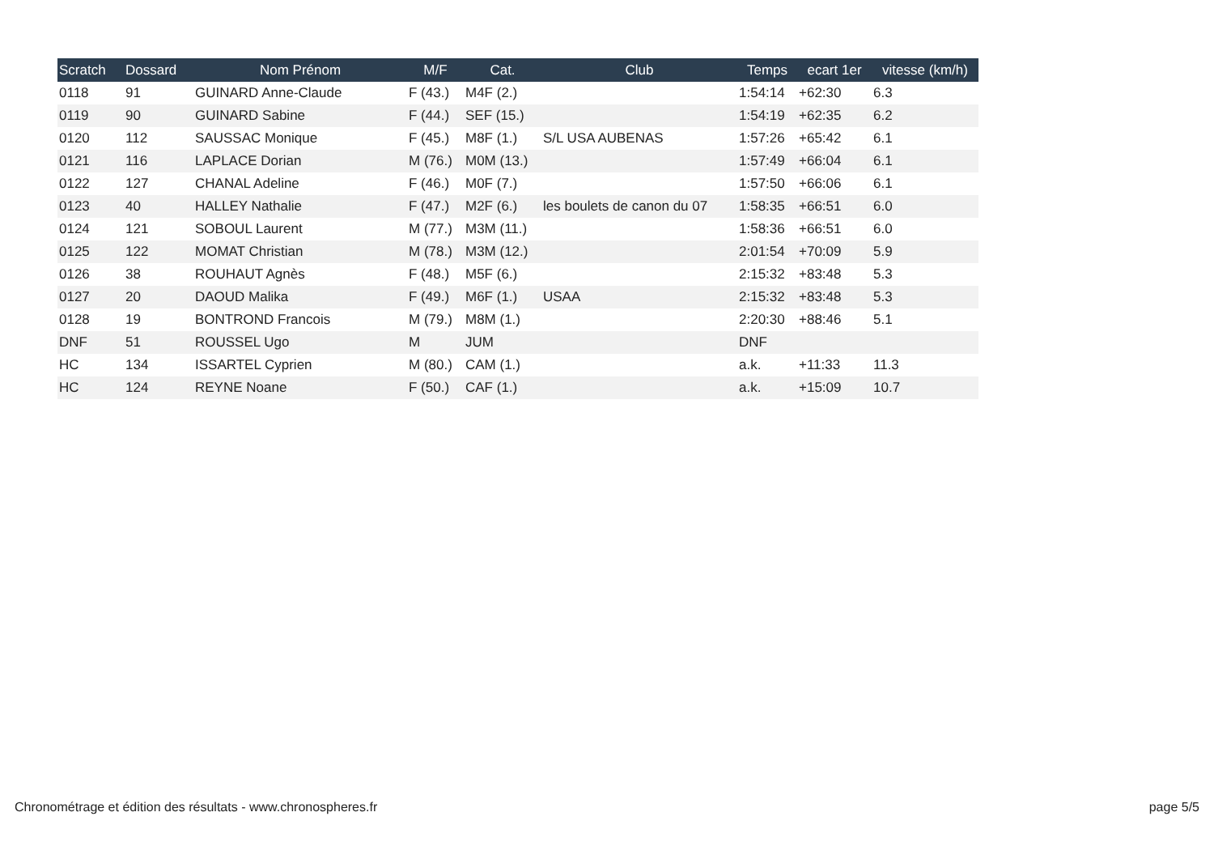| Scratch | Dossard | Nom Prénom | M/F | Cat. | Club | Temps | ecart 1er | vitesse (km/h) |
| --- | --- | --- | --- | --- | --- | --- | --- | --- |
| 0118 | 91 | GUINARD Anne-Claude | F (43.) | M4F (2.) | | 1:54:14 | +62:30 | 6.3 |
| 0119 | 90 | GUINARD Sabine | F (44.) | SEF (15.) | | 1:54:19 | +62:35 | 6.2 |
| 0120 | 112 | SAUSSAC Monique | F (45.) | M8F (1.) | S/L USA AUBENAS | 1:57:26 | +65:42 | 6.1 |
| 0121 | 116 | LAPLACE Dorian | M (76.) | M0M (13.) | | 1:57:49 | +66:04 | 6.1 |
| 0122 | 127 | CHANAL Adeline | F (46.) | M0F (7.) | | 1:57:50 | +66:06 | 6.1 |
| 0123 | 40 | HALLEY Nathalie | F (47.) | M2F (6.) | les boulets de canon du 07 | 1:58:35 | +66:51 | 6.0 |
| 0124 | 121 | SOBOUL Laurent | M (77.) | M3M (11.) | | 1:58:36 | +66:51 | 6.0 |
| 0125 | 122 | MOMAT Christian | M (78.) | M3M (12.) | | 2:01:54 | +70:09 | 5.9 |
| 0126 | 38 | ROUHAUT Agnès | F (48.) | M5F (6.) | | 2:15:32 | +83:48 | 5.3 |
| 0127 | 20 | DAOUD Malika | F (49.) | M6F (1.) | USAA | 2:15:32 | +83:48 | 5.3 |
| 0128 | 19 | BONTROND Francois | M (79.) | M8M (1.) | | 2:20:30 | +88:46 | 5.1 |
| DNF | 51 | ROUSSEL Ugo | M | JUM | | DNF | | |
| HC | 134 | ISSARTEL Cyprien | M (80.) | CAM (1.) | | a.k. | +11:33 | 11.3 |
| HC | 124 | REYNE Noane | F (50.) | CAF (1.) | | a.k. | +15:09 | 10.7 |
Chronométrage et édition des résultats - www.chronospheres.fr page 5/5